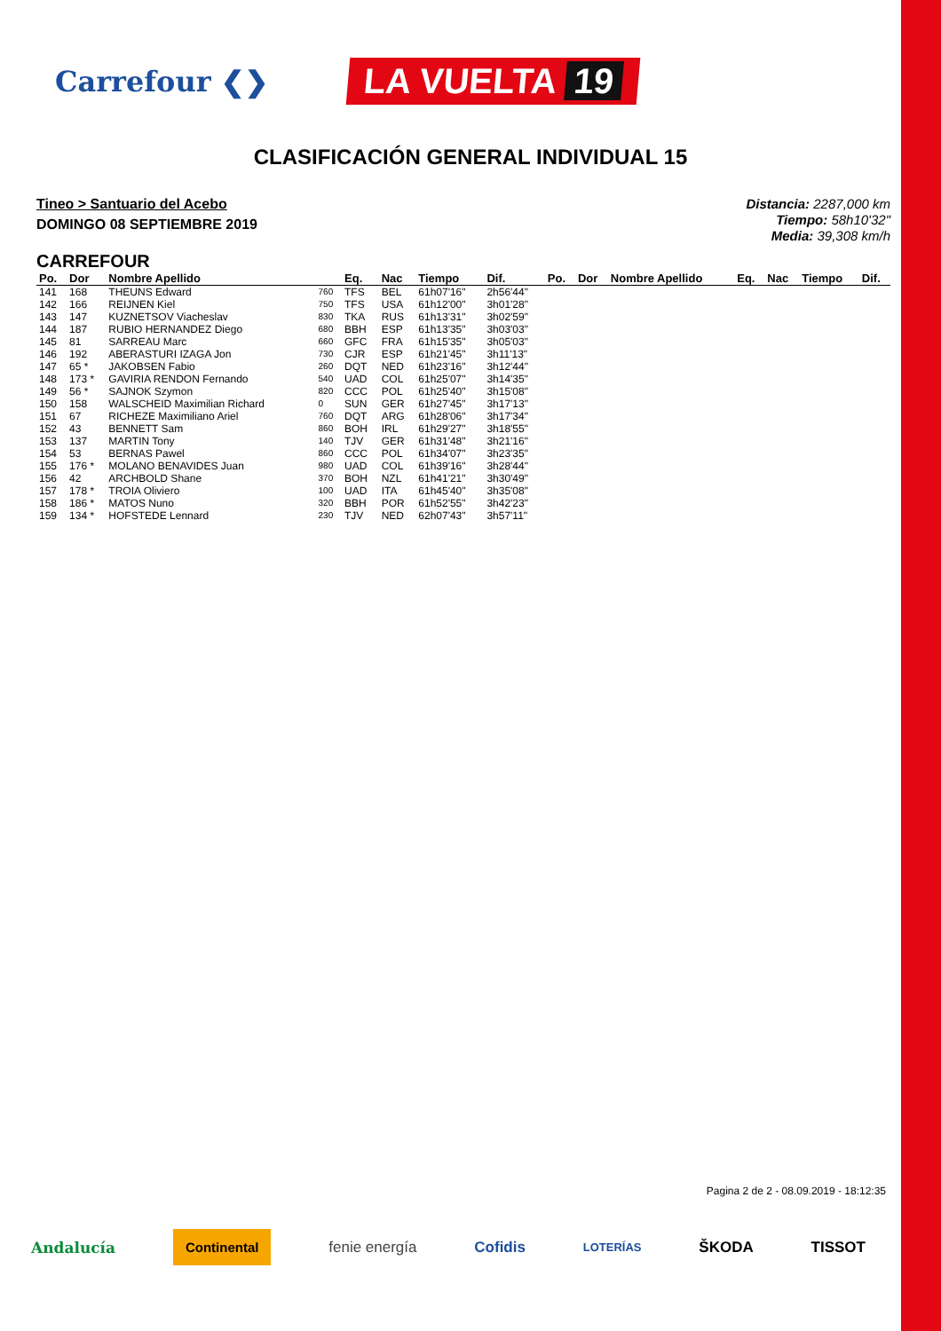Carrefour ❮❯ LA VUELTA 19
CLASIFICACIÓN GENERAL INDIVIDUAL 15
Tineo > Santuario del Acebo
DOMINGO 08 SEPTIEMBRE 2019
Distancia: 2287,000 km
Tiempo: 58h10'32"
Media: 39,308 km/h
CARREFOUR
| Po. | Dor | Nombre Apellido | | Eq. | Nac | Tiempo | Dif. | Po. | Dor | Nombre Apellido | Eq. | Nac | Tiempo | Dif. |
| --- | --- | --- | --- | --- | --- | --- | --- | --- | --- | --- | --- | --- | --- | --- |
| 141 | 168 | THEUNS Edward | 760 | TFS | BEL | 61h07'16" | 2h56'44" | | | | | | | |
| 142 | 166 | REIJNEN Kiel | 750 | TFS | USA | 61h12'00" | 3h01'28" | | | | | | | |
| 143 | 147 | KUZNETSOV Viacheslav | 830 | TKA | RUS | 61h13'31" | 3h02'59" | | | | | | | |
| 144 | 187 | RUBIO HERNANDEZ Diego | 680 | BBH | ESP | 61h13'35" | 3h03'03" | | | | | | | |
| 145 | 81 | SARREAU Marc | 660 | GFC | FRA | 61h15'35" | 3h05'03" | | | | | | | |
| 146 | 192 | ABERASTURI IZAGA Jon | 730 | CJR | ESP | 61h21'45" | 3h11'13" | | | | | | | |
| 147 | 65 * | JAKOBSEN Fabio | 260 | DQT | NED | 61h23'16" | 3h12'44" | | | | | | | |
| 148 | 173 * | GAVIRIA RENDON Fernando | 540 | UAD | COL | 61h25'07" | 3h14'35" | | | | | | | |
| 149 | 56 * | SAJNOK Szymon | 820 | CCC | POL | 61h25'40" | 3h15'08" | | | | | | | |
| 150 | 158 | WALSCHEID Maximilian Richard | 0 | SUN | GER | 61h27'45" | 3h17'13" | | | | | | | |
| 151 | 67 | RICHEZE Maximiliano Ariel | 760 | DQT | ARG | 61h28'06" | 3h17'34" | | | | | | | |
| 152 | 43 | BENNETT Sam | 860 | BOH | IRL | 61h29'27" | 3h18'55" | | | | | | | |
| 153 | 137 | MARTIN Tony | 140 | TJV | GER | 61h31'48" | 3h21'16" | | | | | | | |
| 154 | 53 | BERNAS Pawel | 860 | CCC | POL | 61h34'07" | 3h23'35" | | | | | | | |
| 155 | 176 * | MOLANO BENAVIDES Juan | 980 | UAD | COL | 61h39'16" | 3h28'44" | | | | | | | |
| 156 | 42 | ARCHBOLD Shane | 370 | BOH | NZL | 61h41'21" | 3h30'49" | | | | | | | |
| 157 | 178 * | TROIA Oliviero | 100 | UAD | ITA | 61h45'40" | 3h35'08" | | | | | | | |
| 158 | 186 * | MATOS Nuno | 320 | BBH | POR | 61h52'55" | 3h42'23" | | | | | | | |
| 159 | 134 * | HOFSTEDE Lennard | 230 | TJV | NED | 62h07'43" | 3h57'11" | | | | | | | |
Pagina 2 de 2 - 08.09.2019 - 18:12:35
Andalucía Continental fenie energía Cofidis LOTERÍAS ŠKODA TISSOT